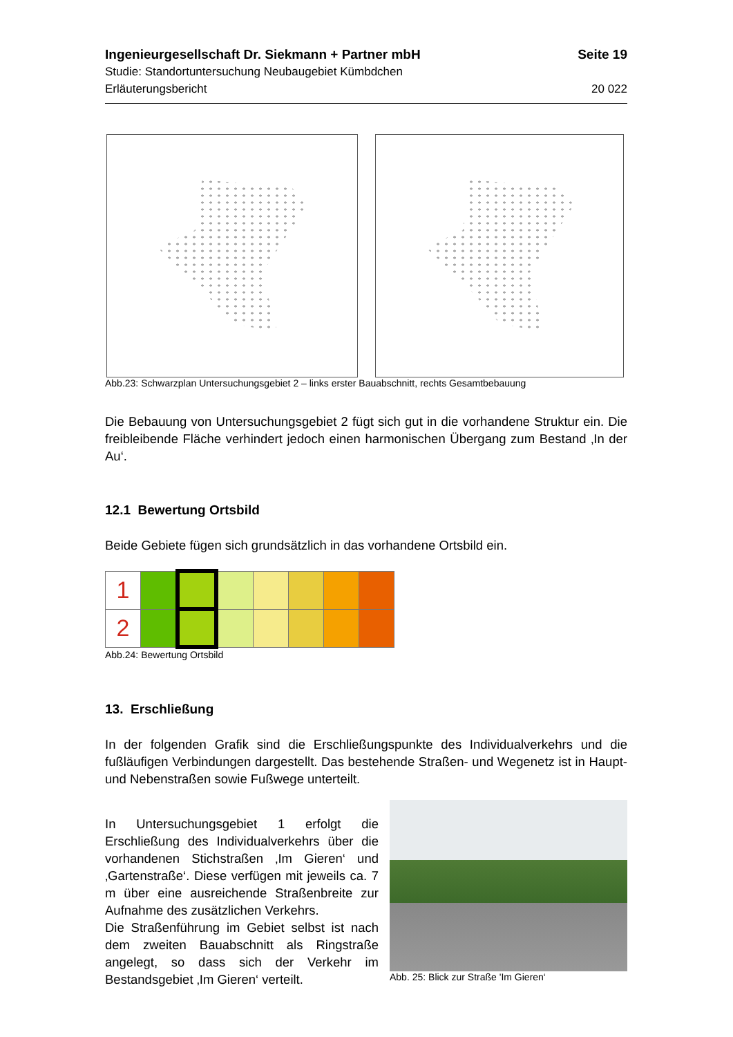Ingenieurgesellschaft Dr. Siekmann + Partner mbH Seite 19
Studie: Standortuntersuchung Neubaugebiet Kümbdchen
Erläuterungsbericht 20 022
Abb.23: Schwarzplan Untersuchungsgebiet 2 – links erster Bauabschnitt, rechts Gesamtbebauung
Die Bebauung von Untersuchungsgebiet 2 fügt sich gut in die vorhandene Struktur ein. Die freibleibende Fläche verhindert jedoch einen harmonischen Übergang zum Bestand ‚In der Au‘.
12.1 Bewertung Ortsbild
Beide Gebiete fügen sich grundsätzlich in das vorhandene Ortsbild ein.
| 1 | | | | | | | |
| 2 | | | | | | | |
Abb.24: Bewertung Ortsbild
13. Erschließung
In der folgenden Grafik sind die Erschließungspunkte des Individualverkehrs und die fußläufigen Verbindungen dargestellt. Das bestehende Straßen- und Wegenetz ist in Haupt- und Nebenstraßen sowie Fußwege unterteilt.
In Untersuchungsgebiet 1 erfolgt die Erschließung des Individualverkehrs über die vorhandenen Stichstraßen ‚Im Gieren‘ und ‚Gartenstraße‘. Diese verfügen mit jeweils ca. 7 m über eine ausreichende Straßenbreite zur Aufnahme des zusätzlichen Verkehrs.
Die Straßenführung im Gebiet selbst ist nach dem zweiten Bauabschnitt als Ringstraße angelegt, so dass sich der Verkehr im Bestandsgebiet ‚Im Gieren‘ verteilt.
Abb. 25: Blick zur Straße 'Im Gieren‘